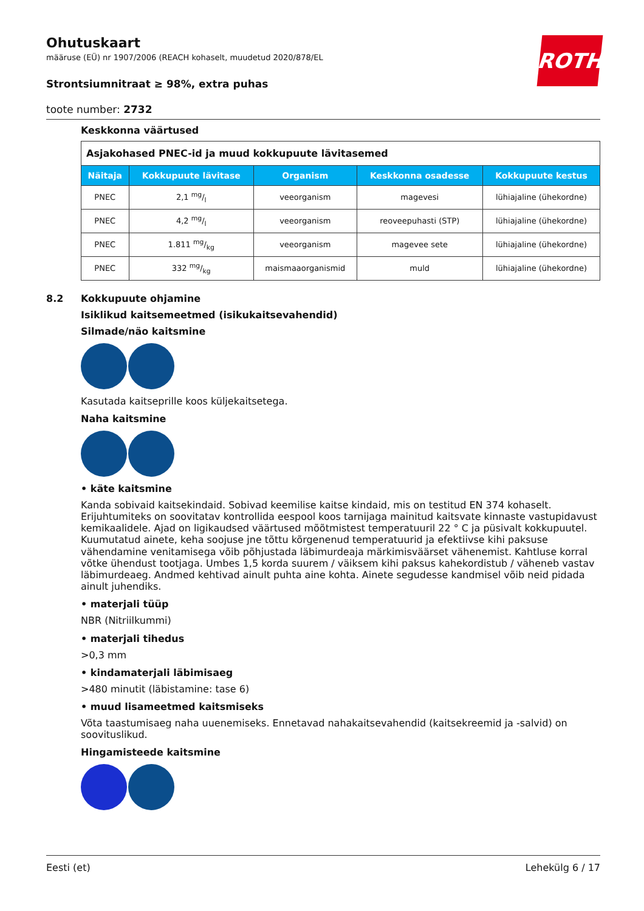ROTH
Ohutuskaart
määruse (EÜ) nr 1907/2006 (REACH kohaselt, muudetud 2020/878/EL
Strontsiumnitraat ≥ 98%, extra puhas
toote number: 2732
Keskkonna väärtused
| Asjakohased PNEC-id ja muud kokkupuute lävitasemed | | | | |
| --- | --- | --- | --- | --- |
| Näitaja | Kokkupuute lävitase | Organism | Keskkonna osadesse | Kokkupuute kestus |
| PNEC | 2,1 mg/l | veeorganism | magevesi | lühiajaline (ühekordne) |
| PNEC | 4,2 mg/l | veeorganism | reoveepuhasti (STP) | lühiajaline (ühekordne) |
| PNEC | 1.811 mg/kg | veeorganism | magevee sete | lühiajaline (ühekordne) |
| PNEC | 332 mg/kg | maismaaorganismid | muld | lühiajaline (ühekordne) |
8.2 Kokkupuute ohjamine
Isiklikud kaitsemeetmed (isikukaitsevahendid)
Silmade/näo kaitsmine
Kasutada kaitseprille koos küljekaitsetega.
Naha kaitsmine
• käte kaitsmine
Kanda sobivaid kaitsekindaid. Sobivad keemilise kaitse kindaid, mis on testitud EN 374 kohaselt. Erijuhtumiteks on soovitatav kontrollida eespool koos tarnijaga mainitud kaitsvate kinnaste vastupidavust kemikaalidele. Ajad on ligikaudsed väärtused mõõtmistest temperatuuril 22 ° C ja püsivalt kokkupuutel. Kuumutatud ainete, keha soojuse jne tõttu kõrgenenud temperatuurid ja efektiivse kihi paksuse vähendamine venitamisega võib põhjustada läbimurdeaja märkimisväärset vähenemist. Kahtluse korral võtke ühendust tootjaga. Umbes 1,5 korda suurem / väiksem kihi paksus kahekordistub / väheneb vastav läbimurdeaeg. Andmed kehtivad ainult puhta aine kohta. Ainete segudesse kandmisel võib neid pidada ainult juhendiks.
• materjali tüüp
NBR (Nitriilkummi)
• materjali tihedus
>0,3 mm
• kindamaterjali läbimisaeg
>480 minutit (läbistamine: tase 6)
• muud lisameetmed kaitsmiseks
Võta taastumisaeg naha uuenemiseks. Ennetavad nahakaitsevahendid (kaitsekreemid ja -salvid) on soovituslikud.
Hingamisteede kaitsmine
Eesti (et) Lehekülg 6 / 17